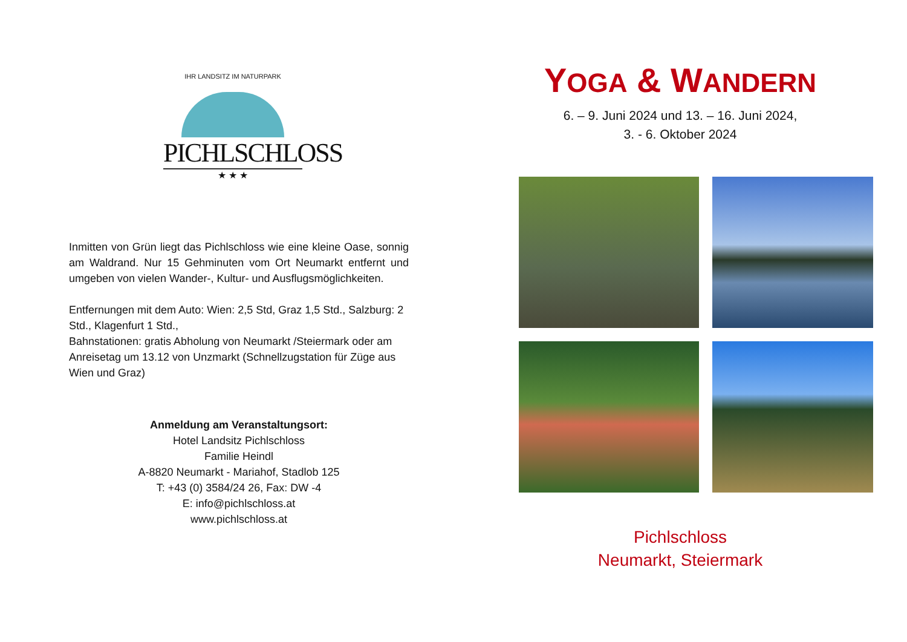IHR LANDSITZ IM NATURPARK
PICHLSCHLOSS
★ ★ ★
Inmitten von Grün liegt das Pichlschloss wie eine kleine Oase, sonnig am Waldrand. Nur 15 Gehminuten vom Ort Neumarkt entfernt und umgeben von vielen Wander-, Kultur- und Ausflugsmöglichkeiten.
Entfernungen mit dem Auto: Wien: 2,5 Std, Graz 1,5 Std., Salzburg: 2 Std., Klagenfurt 1 Std.,
Bahnstationen: gratis Abholung von Neumarkt /Steiermark oder am Anreisetag um 13.12 von Unzmarkt (Schnellzugstation für Züge aus Wien und Graz)
Anmeldung am Veranstaltungsort:
Hotel Landsitz Pichlschloss
Familie Heindl
A-8820 Neumarkt - Mariahof, Stadlob 125
T: +43 (0) 3584/24 26, Fax: DW -4
E: info@pichlschloss.at
www.pichlschloss.at
YOGA & WANDERN
6. – 9. Juni 2024 und 13. – 16. Juni 2024,
3. - 6. Oktober 2024
Pichlschloss
Neumarkt, Steiermark